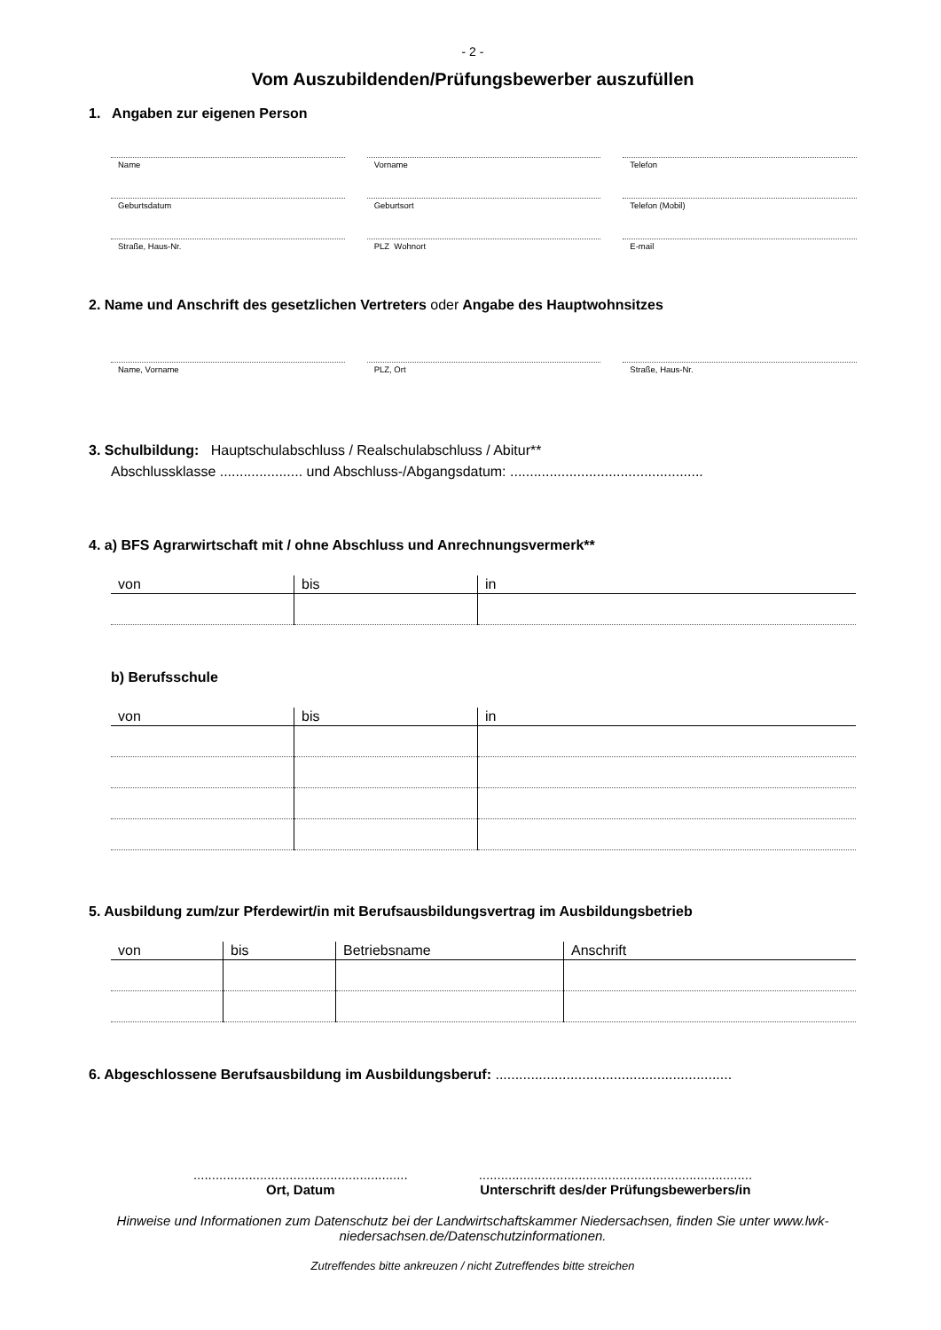- 2 -
Vom Auszubildenden/Prüfungsbewerber auszufüllen
1. Angaben zur eigenen Person
Name Vorname Telefon
Geburtsdatum Geburtsort Telefon (Mobil)
Straße, Haus-Nr. PLZ Wohnort E-mail
2. Name und Anschrift des gesetzlichen Vertreters oder Angabe des Hauptwohnsitzes
Name, Vorname PLZ, Ort Straße, Haus-Nr.
3. Schulbildung: Hauptschulabschluss / Realschulabschluss / Abitur**
Abschlussklasse ..................... und Abschluss-/Abgangsdatum: .................................................
4. a) BFS Agrarwirtschaft mit / ohne Abschluss und Anrechnungsvermerk**
| von | bis | in |
| --- | --- | --- |
b) Berufsschule
| von | bis | in |
| --- | --- | --- |
5. Ausbildung zum/zur Pferdewirt/in mit Berufsausbildungsvertrag im Ausbildungsbetrieb
| von | bis | Betriebsname | Anschrift |
| --- | --- | --- | --- |
6. Abgeschlossene Berufsausbildung im Ausbildungsberuf: ............................................................
..........................................................
Ort, Datum
..........................................................................
Unterschrift des/der Prüfungsbewerbers/in
Hinweise und Informationen zum Datenschutz bei der Landwirtschaftskammer Niedersachsen, finden Sie unter www.lwk-niedersachsen.de/Datenschutzinformationen.
Zutreffendes bitte ankreuzen / nicht Zutreffendes bitte streichen